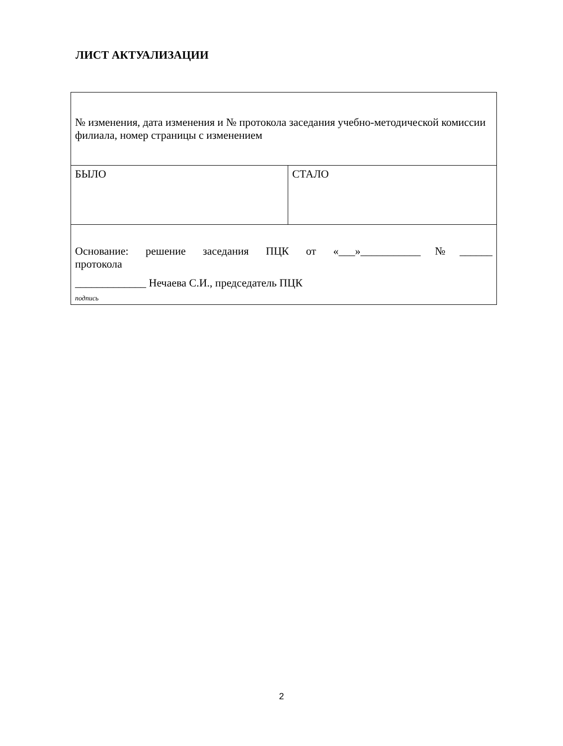ЛИСТ АКТУАЛИЗАЦИИ
| № изменения, дата изменения и № протокола заседания учебно-методической комиссии филиала, номер страницы с изменением | |
| БЫЛО | СТАЛО |
| Основание: решение заседания ПЦК от «___»___________№______ протокола _____________ Нечаева С.И., председатель ПЦК подпись | |
2